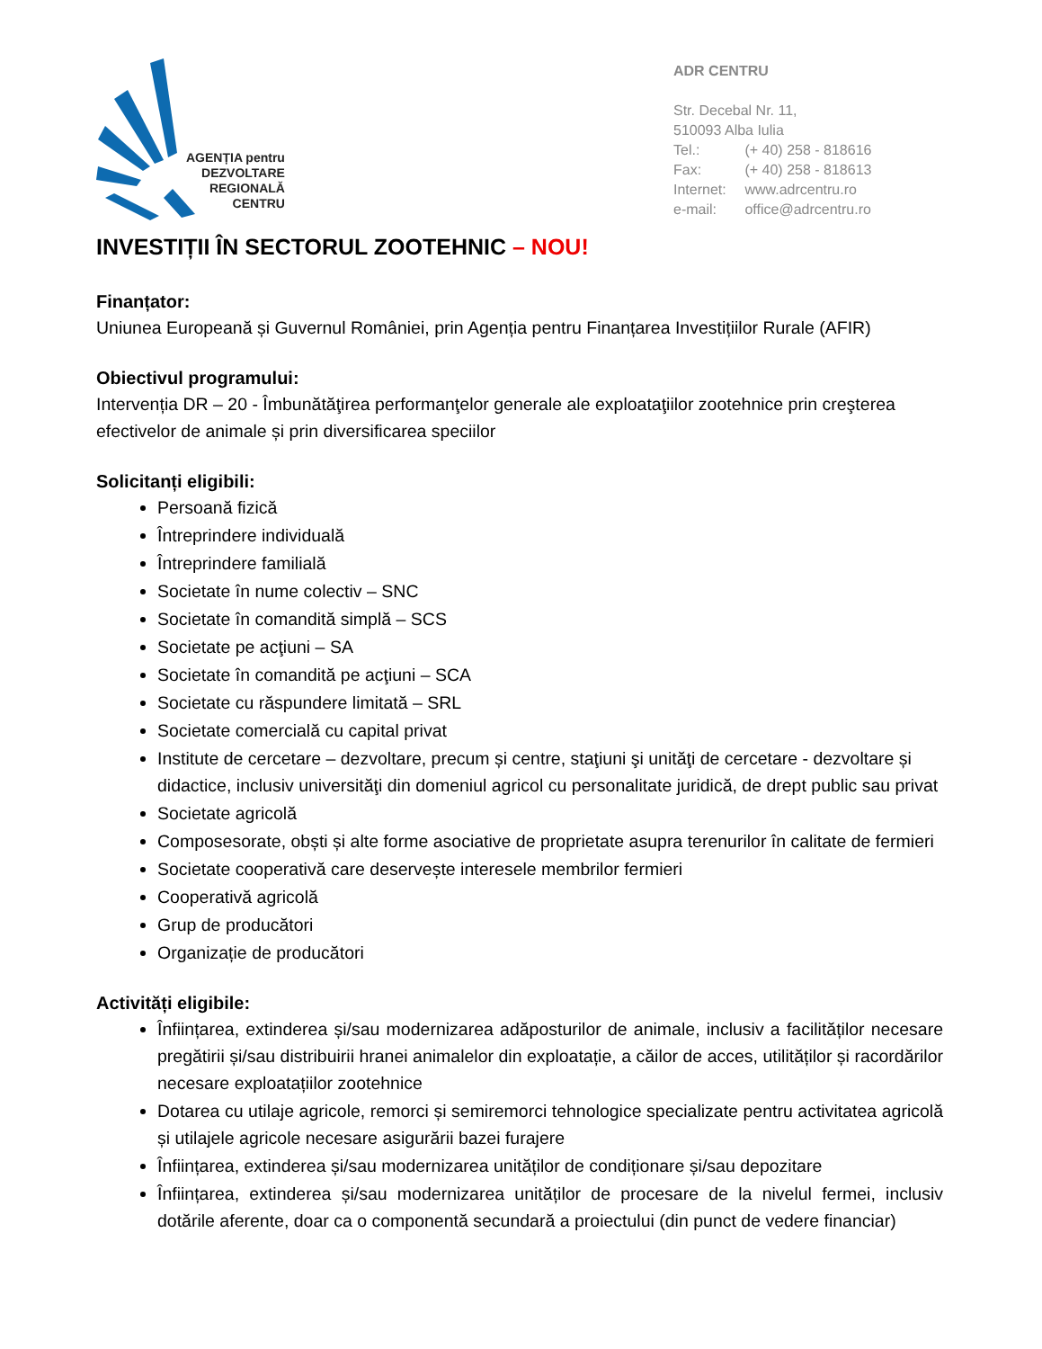AGENȚIA pentru
DEZVOLTARE
REGIONALĂ
CENTRU
ADR CENTRU
Str. Decebal Nr. 11,
510093 Alba Iulia
Tel.: (+ 40) 258 - 818616
Fax: (+ 40) 258 - 818613
Internet: www.adrcentru.ro
e-mail: office@adrcentru.ro
INVESTIȚII ÎN SECTORUL ZOOTEHNIC – NOU!
Finanțator:
Uniunea Europeană și Guvernul României, prin Agenția pentru Finanțarea Investițiilor Rurale (AFIR)
Obiectivul programului:
Intervenția DR – 20 - Îmbunătăţirea performanţelor generale ale exploataţiilor zootehnice prin creşterea efectivelor de animale și prin diversificarea speciilor
Solicitanți eligibili:
Persoană fizică
Întreprindere individuală
Întreprindere familială
Societate în nume colectiv – SNC
Societate în comandită simplă – SCS
Societate pe acţiuni – SA
Societate în comandită pe acţiuni – SCA
Societate cu răspundere limitată – SRL
Societate comercială cu capital privat
Institute de cercetare – dezvoltare, precum și centre, staţiuni şi unităţi de cercetare - dezvoltare și didactice, inclusiv universităţi din domeniul agricol cu personalitate juridică, de drept public sau privat
Societate agricolă
Composesorate, obști și alte forme asociative de proprietate asupra terenurilor în calitate de fermieri
Societate cooperativă care deservește interesele membrilor fermieri
Cooperativă agricolă
Grup de producători
Organizație de producători
Activități eligibile:
Înființarea, extinderea și/sau modernizarea adăposturilor de animale, inclusiv a facilităților necesare pregătirii și/sau distribuirii hranei animalelor din exploatație, a căilor de acces, utilităților și racordărilor necesare exploatațiilor zootehnice
Dotarea cu utilaje agricole, remorci și semiremorci tehnologice specializate pentru activitatea agricolă și utilajele agricole necesare asigurării bazei furajere
Înființarea, extinderea și/sau modernizarea unităților de condiționare și/sau depozitare
Înființarea, extinderea și/sau modernizarea unităților de procesare de la nivelul fermei, inclusiv dotările aferente, doar ca o componentă secundară a proiectului (din punct de vedere financiar)